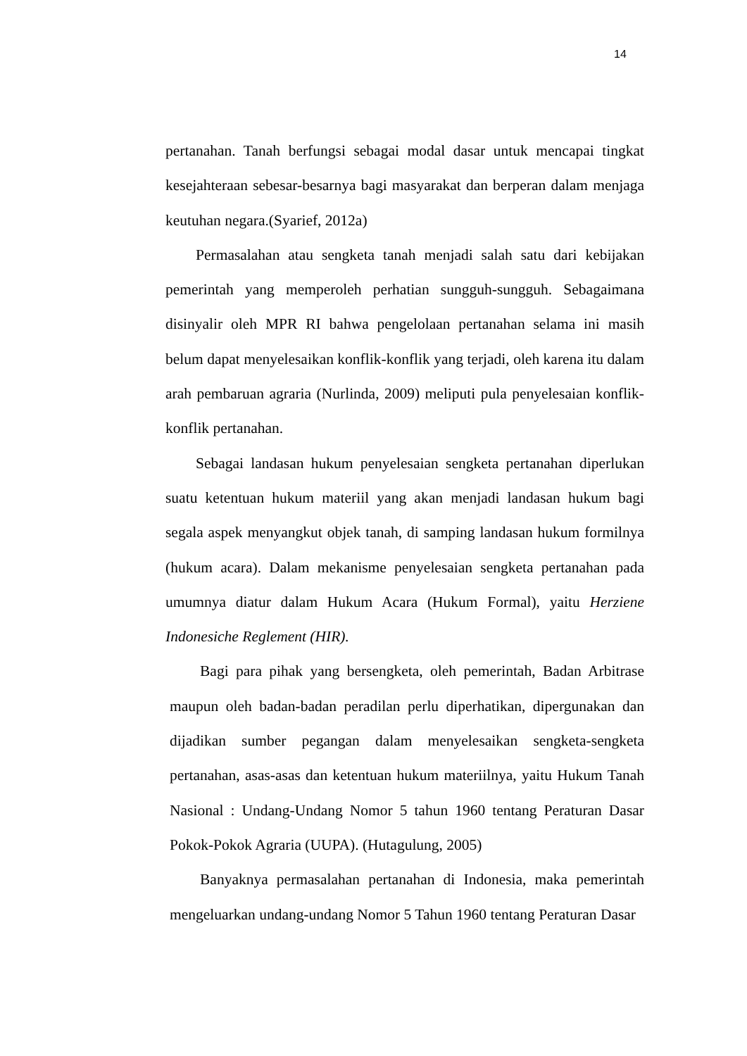14
pertanahan. Tanah berfungsi sebagai modal dasar untuk mencapai tingkat kesejahteraan sebesar-besarnya bagi masyarakat dan berperan dalam menjaga keutuhan negara.(Syarief, 2012a)
Permasalahan atau sengketa tanah menjadi salah satu dari kebijakan pemerintah yang memperoleh perhatian sungguh-sungguh. Sebagaimana disinyalir oleh MPR RI bahwa pengelolaan pertanahan selama ini masih belum dapat menyelesaikan konflik-konflik yang terjadi, oleh karena itu dalam arah pembaruan agraria (Nurlinda, 2009) meliputi pula penyelesaian konflik-konflik pertanahan.
Sebagai landasan hukum penyelesaian sengketa pertanahan diperlukan suatu ketentuan hukum materiil yang akan menjadi landasan hukum bagi segala aspek menyangkut objek tanah, di samping landasan hukum formilnya (hukum acara). Dalam mekanisme penyelesaian sengketa pertanahan pada umumnya diatur dalam Hukum Acara (Hukum Formal), yaitu Herziene Indonesiche Reglement (HIR).
Bagi para pihak yang bersengketa, oleh pemerintah, Badan Arbitrase maupun oleh badan-badan peradilan perlu diperhatikan, dipergunakan dan dijadikan sumber pegangan dalam menyelesaikan sengketa-sengketa pertanahan, asas-asas dan ketentuan hukum materiilnya, yaitu Hukum Tanah Nasional : Undang-Undang Nomor 5 tahun 1960 tentang Peraturan Dasar Pokok-Pokok Agraria (UUPA). (Hutagulung, 2005)
Banyaknya permasalahan pertanahan di Indonesia, maka pemerintah mengeluarkan undang-undang Nomor 5 Tahun 1960 tentang Peraturan Dasar